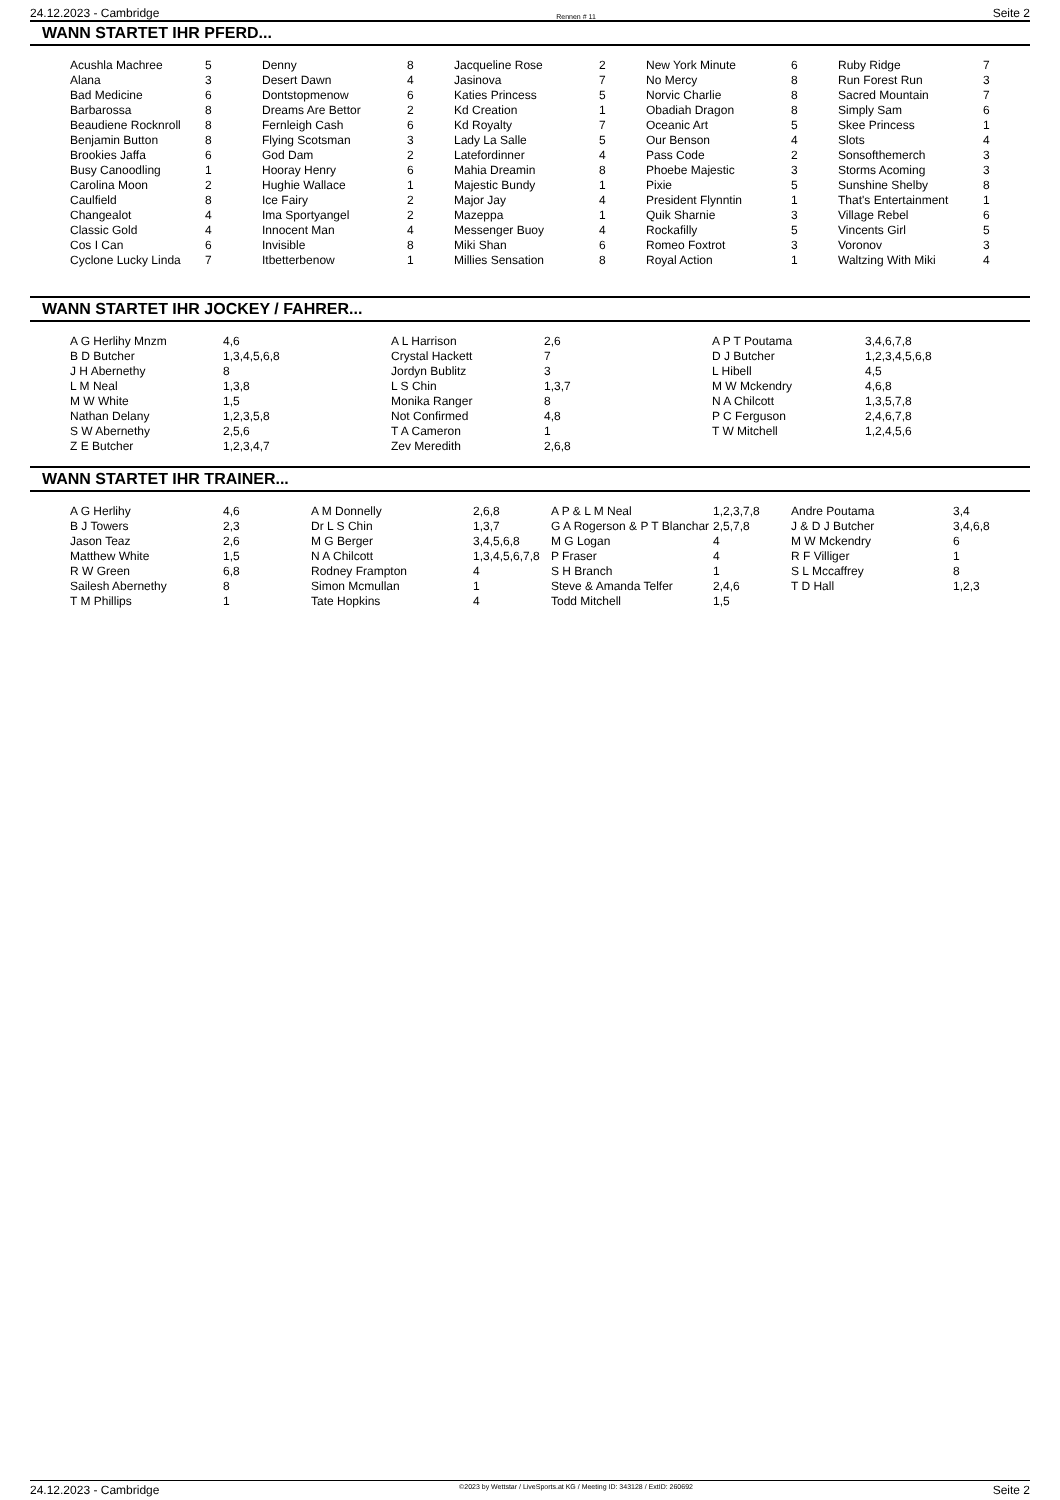24.12.2023 - Cambridge Rennen # 11 Seite 2
WANN STARTET IHR PFERD...
| Acushla Machree | 5 | Denny | 8 | Jacqueline Rose | 2 | New York Minute | 6 | Ruby Ridge | 7 |
| Alana | 3 | Desert Dawn | 4 | Jasinova | 7 | No Mercy | 8 | Run Forest Run | 3 |
| Bad Medicine | 6 | Dontstopmenow | 6 | Katies Princess | 5 | Norvic Charlie | 8 | Sacred Mountain | 7 |
| Barbarossa | 8 | Dreams Are Bettor | 2 | Kd Creation | 1 | Obadiah Dragon | 8 | Simply Sam | 6 |
| Beaudiene Rocknroll | 8 | Fernleigh Cash | 6 | Kd Royalty | 7 | Oceanic Art | 5 | Skee Princess | 1 |
| Benjamin Button | 8 | Flying Scotsman | 3 | Lady La Salle | 5 | Our Benson | 4 | Slots | 4 |
| Brookies Jaffa | 6 | God Dam | 2 | Latefordinner | 4 | Pass Code | 2 | Sonsofthemerch | 3 |
| Busy Canoodling | 1 | Hooray Henry | 6 | Mahia Dreamin | 8 | Phoebe Majestic | 3 | Storms Acoming | 3 |
| Carolina Moon | 2 | Hughie Wallace | 1 | Majestic Bundy | 1 | Pixie | 5 | Sunshine Shelby | 8 |
| Caulfield | 8 | Ice Fairy | 2 | Major Jay | 4 | President Flynntin | 1 | That's Entertainment | 1 |
| Changealot | 4 | Ima Sportyangel | 2 | Mazeppa | 1 | Quik Sharnie | 3 | Village Rebel | 6 |
| Classic Gold | 4 | Innocent Man | 4 | Messenger Buoy | 4 | Rockafilly | 5 | Vincents Girl | 5 |
| Cos I Can | 6 | Invisible | 8 | Miki Shan | 6 | Romeo Foxtrot | 3 | Voronov | 3 |
| Cyclone Lucky Linda | 7 | Itbetterbenow | 1 | Millies Sensation | 8 | Royal Action | 1 | Waltzing With Miki | 4 |
WANN STARTET IHR JOCKEY / FAHRER...
| A G Herlihy Mnzm | 4,6 | A L Harrison | 2,6 | A P T Poutama | 3,4,6,7,8 |
| B D Butcher | 1,3,4,5,6,8 | Crystal Hackett | 7 | D J Butcher | 1,2,3,4,5,6,8 |
| J H Abernethy | 8 | Jordyn Bublitz | 3 | L Hibell | 4,5 |
| L M Neal | 1,3,8 | L S Chin | 1,3,7 | M W Mckendry | 4,6,8 |
| M W White | 1,5 | Monika Ranger | 8 | N A Chilcott | 1,3,5,7,8 |
| Nathan Delany | 1,2,3,5,8 | Not Confirmed | 4,8 | P C Ferguson | 2,4,6,7,8 |
| S W Abernethy | 2,5,6 | T A Cameron | 1 | T W Mitchell | 1,2,4,5,6 |
| Z E Butcher | 1,2,3,4,7 | Zev Meredith | 2,6,8 | | |
WANN STARTET IHR TRAINER...
| A G Herlihy | 4,6 | A M Donnelly | 2,6,8 | A P & L M Neal | 1,2,3,7,8 | Andre Poutama | 3,4 |
| B J Towers | 2,3 | Dr L S Chin | 1,3,7 | G A Rogerson & P T Blanchar | 2,5,7,8 | J & D J Butcher | 3,4,6,8 |
| Jason Teaz | 2,6 | M G Berger | 3,4,5,6,8 | M G Logan | 4 | M W Mckendry | 6 |
| Matthew White | 1,5 | N A Chilcott | 1,3,4,5,6,7,8 | P Fraser | 4 | R F Villiger | 1 |
| R W Green | 6,8 | Rodney Frampton | 4 | S H Branch | 1 | S L Mccaffrey | 8 |
| Sailesh Abernethy | 8 | Simon Mcmullan | 1 | Steve & Amanda Telfer | 2,4,6 | T D Hall | 1,2,3 |
| T M Phillips | 1 | Tate Hopkins | 4 | Todd Mitchell | 1,5 | | |
24.12.2023 - Cambridge ©2023 by Wettstar / LiveSports.at KG / Meeting ID: 343128 / ExtID: 260692 Seite 2